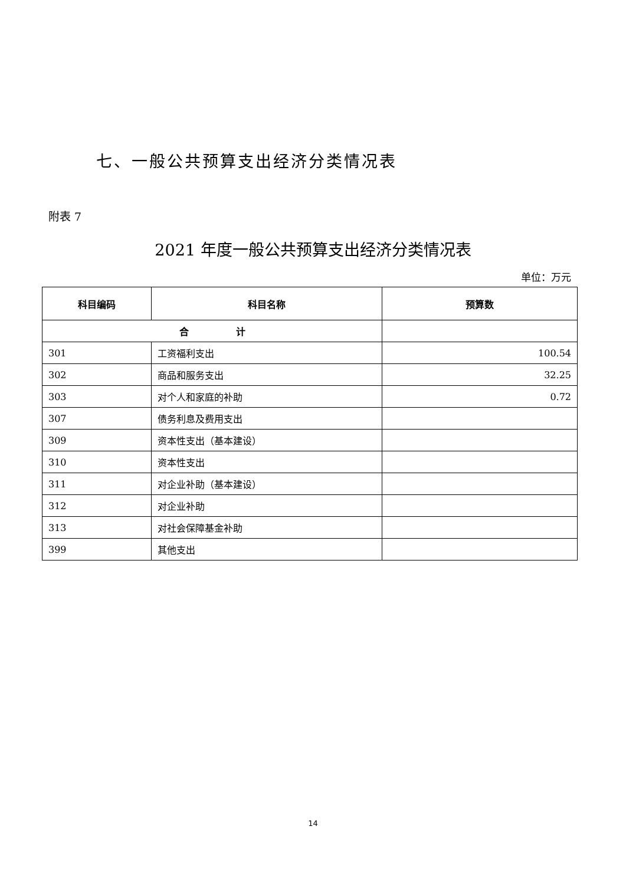七、一般公共预算支出经济分类情况表
附表 7
2021 年度一般公共预算支出经济分类情况表
单位：万元
| 科目编码 | 科目名称 | 预算数 |
| --- | --- | --- |
| 合 计 | | |
| 301 | 工资福利支出 | 100.54 |
| 302 | 商品和服务支出 | 32.25 |
| 303 | 对个人和家庭的补助 | 0.72 |
| 307 | 债务利息及费用支出 | |
| 309 | 资本性支出（基本建设） | |
| 310 | 资本性支出 | |
| 311 | 对企业补助（基本建设） | |
| 312 | 对企业补助 | |
| 313 | 对社会保障基金补助 | |
| 399 | 其他支出 | |
14